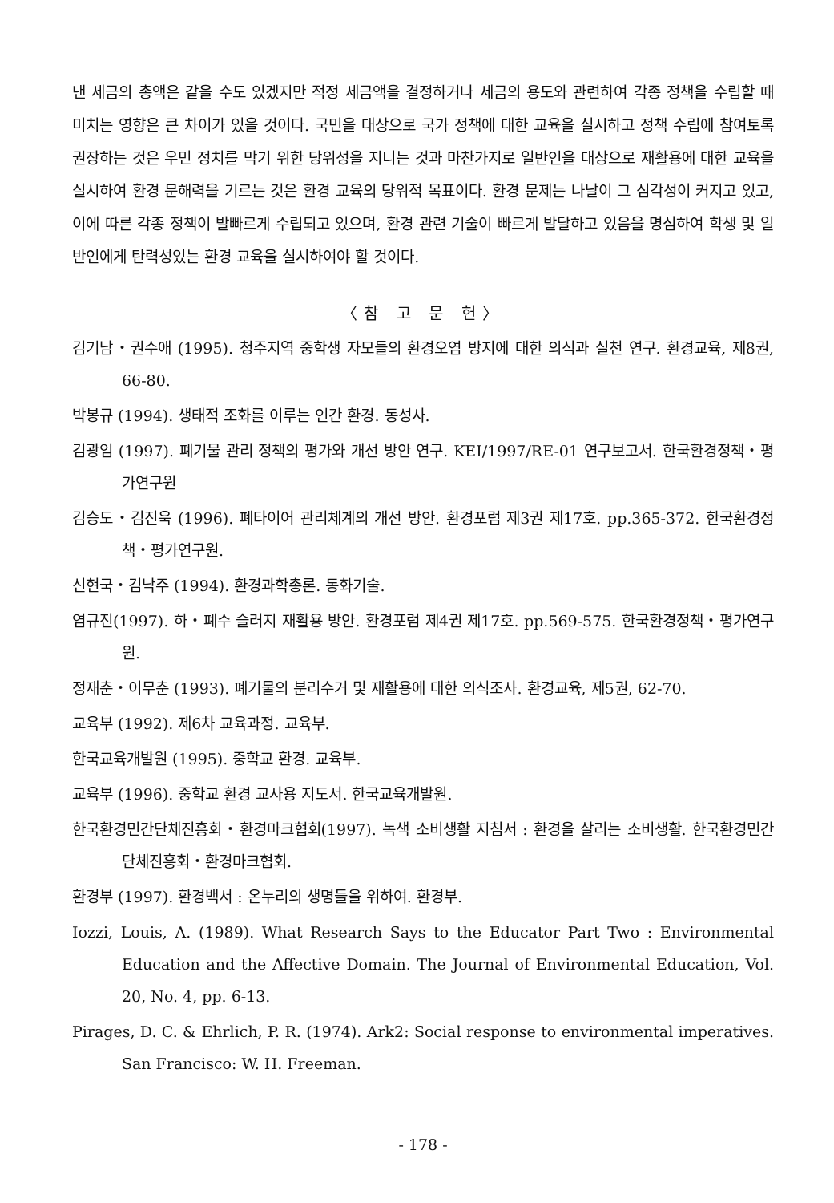낸 세금의 총액은 같을 수도 있겠지만 적정 세금액을 결정하거나 세금의 용도와 관련하여 각종 정책을 수립할 때 미치는 영향은 큰 차이가 있을 것이다. 국민을 대상으로 국가 정책에 대한 교육을 실시하고 정책 수립에 참여토록 권장하는 것은 우민 정치를 막기 위한 당위성을 지니는 것과 마찬가지로 일반인을 대상으로 재활용에 대한 교육을 실시하여 환경 문해력을 기르는 것은 환경 교육의 당위적 목표이다. 환경 문제는 나날이 그 심각성이 커지고 있고, 이에 따른 각종 정책이 발빠르게 수립되고 있으며, 환경 관련 기술이 빠르게 발달하고 있음을 명심하여 학생 및 일반인에게 탄력성있는 환경 교육을 실시하여야 할 것이다.
〈참 고 문 헌〉
김기남・권수애 (1995). 청주지역 중학생 자모들의 환경오염 방지에 대한 의식과 실천 연구. 환경교육, 제8권, 66-80.
박봉규 (1994). 생태적 조화를 이루는 인간 환경. 동성사.
김광임 (1997). 폐기물 관리 정책의 평가와 개선 방안 연구. KEI/1997/RE-01 연구보고서. 한국환경정책・평가연구원
김승도・김진욱 (1996). 폐타이어 관리체계의 개선 방안. 환경포럼 제3권 제17호. pp.365-372. 한국환경정책・평가연구원.
신현국・김낙주 (1994). 환경과학총론. 동화기술.
염규진(1997). 하・폐수 슬러지 재활용 방안. 환경포럼 제4권 제17호. pp.569-575. 한국환경정책・평가연구원.
정재춘・이무춘 (1993). 폐기물의 분리수거 및 재활용에 대한 의식조사. 환경교육, 제5권, 62-70.
교육부 (1992). 제6차 교육과정. 교육부.
한국교육개발원 (1995). 중학교 환경. 교육부.
교육부 (1996). 중학교 환경 교사용 지도서. 한국교육개발원.
한국환경민간단체진흥회・환경마크협회(1997). 녹색 소비생활 지침서 : 환경을 살리는 소비생활. 한국환경민간단체진흥회・환경마크협회.
환경부 (1997). 환경백서 : 온누리의 생명들을 위하여. 환경부.
Iozzi, Louis, A. (1989). What Research Says to the Educator Part Two : Environmental Education and the Affective Domain. The Journal of Environmental Education, Vol. 20, No. 4, pp. 6-13.
Pirages, D. C. & Ehrlich, P. R. (1974). Ark2: Social response to environmental imperatives. San Francisco: W. H. Freeman.
- 178 -